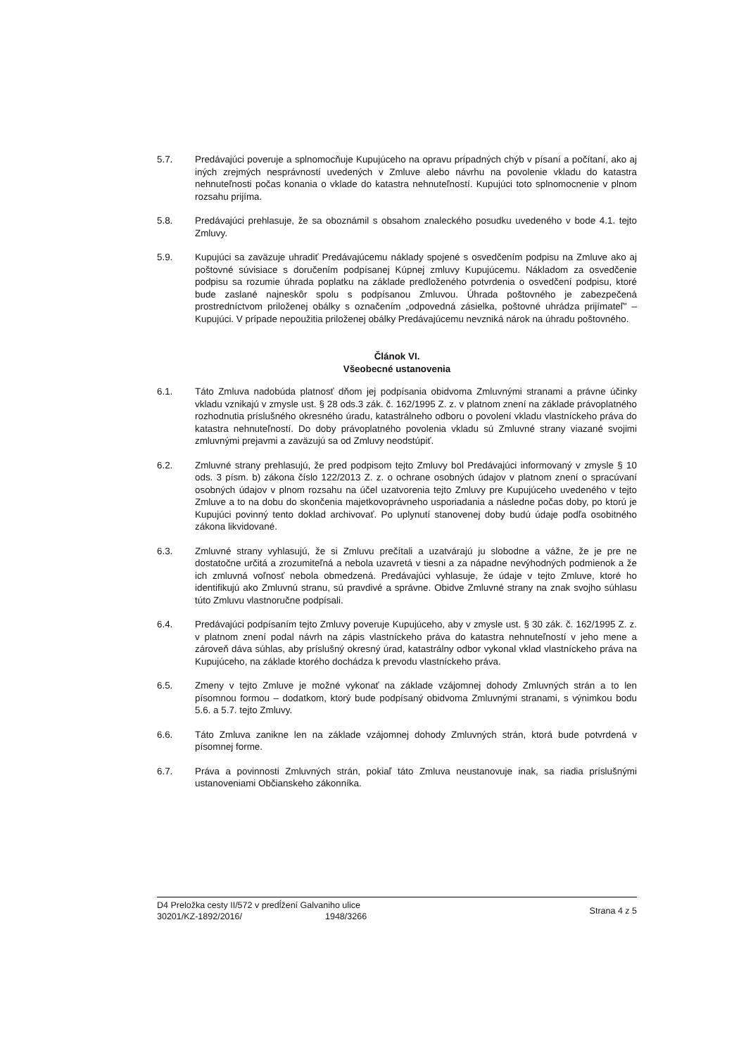5.7. Predávajúci poveruje a splnomocňuje Kupujúceho na opravu prípadných chýb v písaní a počítaní, ako aj iných zrejmých nesprávností uvedených v Zmluve alebo návrhu na povolenie vkladu do katastra nehnuteľnosti počas konania o vklade do katastra nehnuteľností. Kupujúci toto splnomocnenie v plnom rozsahu prijíma.
5.8. Predávajúci prehlasuje, že sa oboznámil s obsahom znaleckého posudku uvedeného v bode 4.1. tejto Zmluvy.
5.9. Kupujúci sa zaväzuje uhradiť Predávajúcemu náklady spojené s osvedčením podpisu na Zmluve ako aj poštovné súvisiace s doručením podpísanej Kúpnej zmluvy Kupujúcemu. Nákladom za osvedčenie podpisu sa rozumie úhrada poplatku na základe predloženého potvrdenia o osvedčení podpisu, ktoré bude zaslané najneskôr spolu s podpísanou Zmluvou. Úhrada poštovného je zabezpečená prostredníctvom priloženej obálky s označením „odpovedná zásielka, poštovné uhrádza prijímateľ" – Kupujúci. V prípade nepoužitia priloženej obálky Predávajúcemu nevzniká nárok na úhradu poštovného.
Článok VI.
Všeobecné ustanovenia
6.1. Táto Zmluva nadobúda platnosť dňom jej podpísania obidvoma Zmluvnými stranami a právne účinky vkladu vznikajú v zmysle ust. § 28 ods.3 zák. č. 162/1995 Z. z. v platnom znení na základe právoplatného rozhodnutia príslušného okresného úradu, katastrálneho odboru o povolení vkladu vlastníckeho práva do katastra nehnuteľností. Do doby právoplatného povolenia vkladu sú Zmluvné strany viazané svojimi zmluvnými prejavmi a zaväzujú sa od Zmluvy neodstúpiť.
6.2. Zmluvné strany prehlasujú, že pred podpisom tejto Zmluvy bol Predávajúci informovaný v zmysle § 10 ods. 3 písm. b) zákona číslo 122/2013 Z. z. o ochrane osobných údajov v platnom znení o spracúvaní osobných údajov v plnom rozsahu na účel uzatvorenia tejto Zmluvy pre Kupujúceho uvedeného v tejto Zmluve a to na dobu do skončenia majetkovoprávneho usporiadania a následne počas doby, po ktorú je Kupujúci povinný tento doklad archivovať. Po uplynutí stanovenej doby budú údaje podľa osobitného zákona likvidované.
6.3. Zmluvné strany vyhlasujú, že si Zmluvu prečítali a uzatvárajú ju slobodne a vážne, že je pre ne dostatočne určitá a zrozumiteľná a nebola uzavretá v tiesni a za nápadne nevýhodných podmienok a že ich zmluvná voľnosť nebola obmedzená. Predávajúci vyhlasuje, že údaje v tejto Zmluve, ktoré ho identifikujú ako Zmluvnú stranu, sú pravdivé a správne. Obidve Zmluvné strany na znak svojho súhlasu túto Zmluvu vlastnoručne podpísali.
6.4. Predávajúci podpísaním tejto Zmluvy poveruje Kupujúceho, aby v zmysle ust. § 30 zák. č. 162/1995 Z. z. v platnom znení podal návrh na zápis vlastníckeho práva do katastra nehnuteľností v jeho mene a zároveň dáva súhlas, aby príslušný okresný úrad, katastrálny odbor vykonal vklad vlastníckeho práva na Kupujúceho, na základe ktorého dochádza k prevodu vlastníckeho práva.
6.5. Zmeny v tejto Zmluve je možné vykonať na základe vzájomnej dohody Zmluvných strán a to len písomnou formou – dodatkom, ktorý bude podpísaný obidvoma Zmluvnými stranami, s výnimkou bodu 5.6. a 5.7. tejto Zmluvy.
6.6. Táto Zmluva zanikne len na základe vzájomnej dohody Zmluvných strán, ktorá bude potvrdená v písomnej forme.
6.7. Práva a povinnosti Zmluvných strán, pokiaľ táto Zmluva neustanovuje inak, sa riadia príslušnými ustanoveniami Občianskeho zákonníka.
D4 Preložka cesty II/572 v predĺžení Galvaniho ulice
30201/KZ-1892/2016/ 1948/3266
Strana 4 z 5